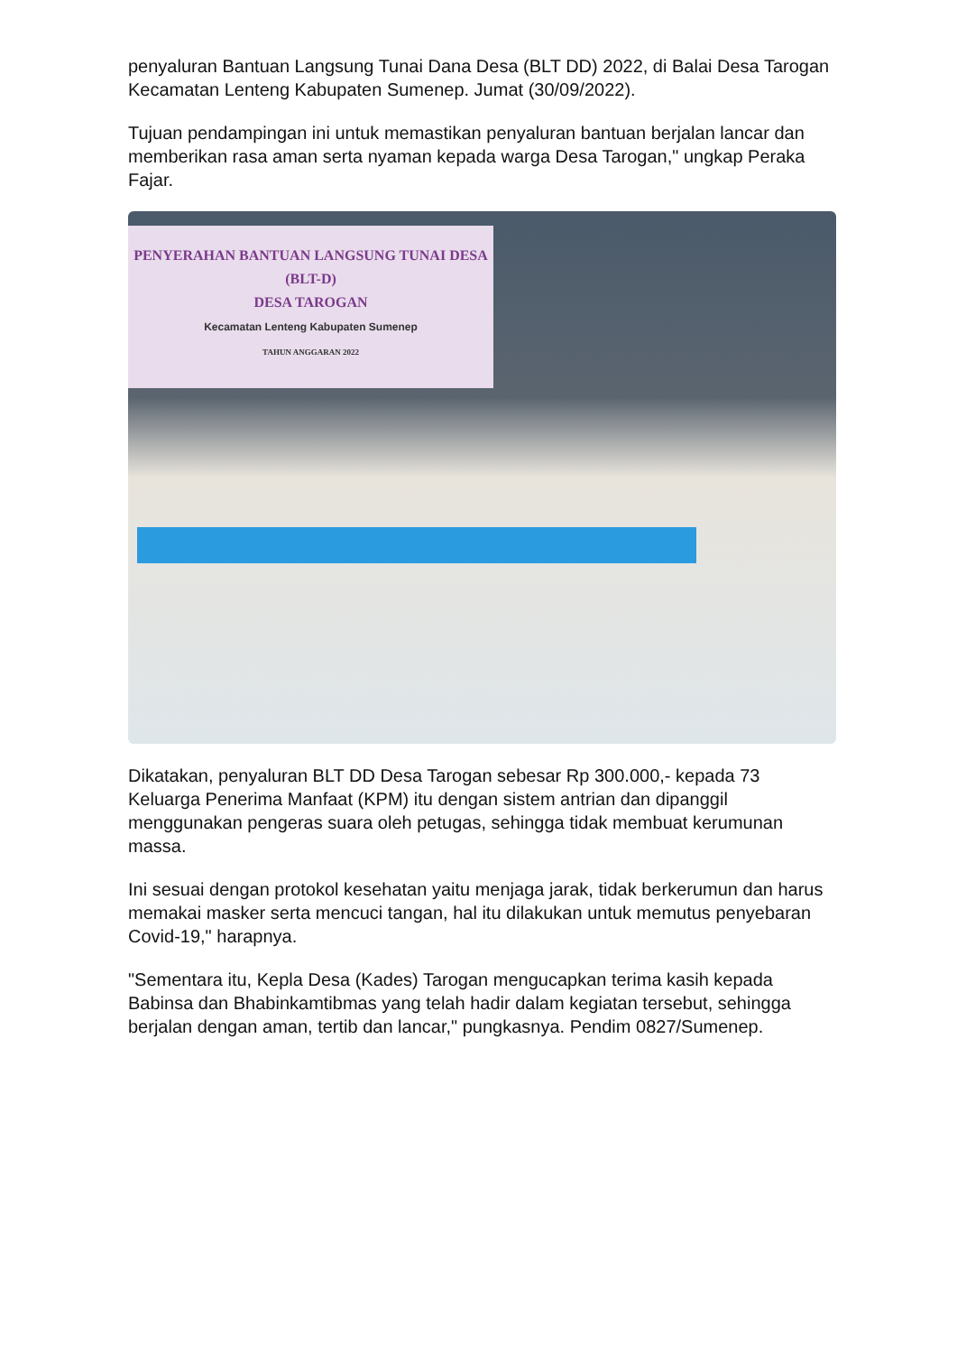penyaluran Bantuan Langsung Tunai Dana Desa (BLT DD) 2022, di Balai Desa Tarogan Kecamatan Lenteng Kabupaten Sumenep. Jumat (30/09/2022).
Tujuan pendampingan ini untuk memastikan penyaluran bantuan berjalan lancar dan memberikan rasa aman serta nyaman kepada warga Desa Tarogan," ungkap Peraka Fajar.
PENYERAHAN BANTUAN LANGSUNG TUNAI DESA
(BLT-D)
DESA TAROGAN
Kecamatan Lenteng Kabupaten Sumenep
TAHUN ANGGARAN 2022
Dikatakan, penyaluran BLT DD Desa Tarogan sebesar Rp 300.000,- kepada 73 Keluarga Penerima Manfaat (KPM) itu dengan sistem antrian dan dipanggil menggunakan pengeras suara oleh petugas, sehingga tidak membuat kerumunan massa.
Ini sesuai dengan protokol kesehatan yaitu menjaga jarak, tidak berkerumun dan harus memakai masker serta mencuci tangan, hal itu dilakukan untuk memutus penyebaran Covid-19," harapnya.
"Sementara itu, Kepla Desa (Kades) Tarogan mengucapkan terima kasih kepada Babinsa dan Bhabinkamtibmas yang telah hadir dalam kegiatan tersebut, sehingga berjalan dengan aman, tertib dan lancar," pungkasnya. Pendim 0827/Sumenep.